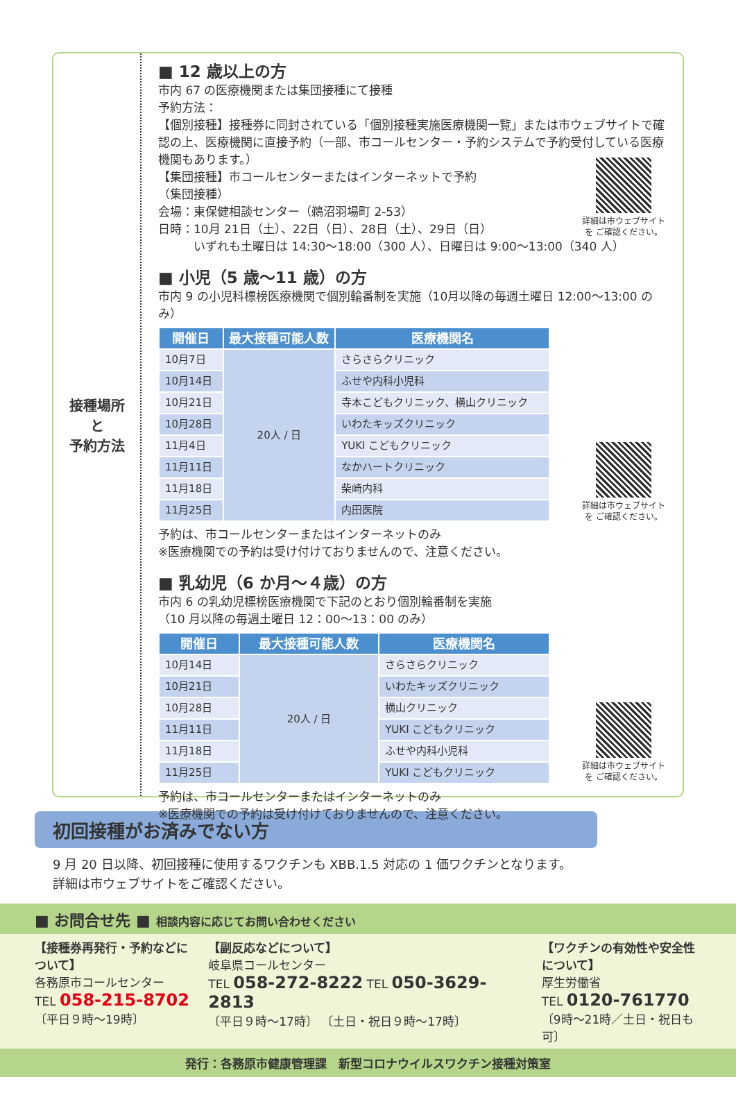接種場所
と
予約方法
■ 12 歳以上の方
市内 67 の医療機関または集団接種にて接種
予約方法：
【個別接種】接種券に同封されている「個別接種実施医療機関一覧」または市ウェブサイトで確認の上、医療機関に直接予約（一部、市コールセンター・予約システムで予約受付している医療機関もあります。）
【集団接種】市コールセンターまたはインターネットで予約
（集団接種）
会場：東保健相談センター（鵜沼羽場町 2-53）
日時：10月 21日（土）、22日（日）、28日（土）、29日（日）
　　　いずれも土曜日は 14:30〜18:00（300 人）、日曜日は 9:00〜13:00（340 人）
詳細は市ウェブサイトを ご確認ください。
■ 小児（5 歳〜11 歳）の方
市内 9 の小児科標榜医療機関で個別輪番制を実施（10月以降の毎週土曜日 12:00〜13:00 のみ）
| 開催日 | 最大接種可能人数 | 医療機関名 |
| --- | --- | --- |
| 10月7日 | 20人 / 日 | さらさらクリニック |
| 10月14日 | | ふせや内科小児科 |
| 10月21日 | | 寺本こどもクリニック、横山クリニック |
| 10月28日 | | いわたキッズクリニック |
| 11月4日 | | YUKI こどもクリニック |
| 11月11日 | | なかハートクリニック |
| 11月18日 | | 柴崎内科 |
| 11月25日 | | 内田医院 |
予約は、市コールセンターまたはインターネットのみ
※医療機関での予約は受け付けておりませんので、注意ください。
詳細は市ウェブサイトを ご確認ください。
■ 乳幼児（6 か月〜４歳）の方
市内 6 の乳幼児標榜医療機関で下記のとおり個別輪番制を実施
（10 月以降の毎週土曜日 12：00〜13：00 のみ）
| 開催日 | 最大接種可能人数 | 医療機関名 |
| --- | --- | --- |
| 10月14日 | 20人 / 日 | さらさらクリニック |
| 10月21日 | | いわたキッズクリニック |
| 10月28日 | | 横山クリニック |
| 11月11日 | | YUKI こどもクリニック |
| 11月18日 | | ふせや内科小児科 |
| 11月25日 | | YUKI こどもクリニック |
予約は、市コールセンターまたはインターネットのみ
※医療機関での予約は受け付けておりませんので、注意ください。
詳細は市ウェブサイトを ご確認ください。
初回接種がお済みでない方
9 月 20 日以降、初回接種に使用するワクチンも XBB.1.5 対応の 1 価ワクチンとなります。
詳細は市ウェブサイトをご確認ください。
■ お問合せ先 ■ 相談内容に応じてお問い合わせください
【接種券再発行・予約などについて】
各務原市コールセンター
TEL 058-215-8702
〔平日９時〜19時〕
【副反応などについて】
岐阜県コールセンター
TEL 058-272-8222 TEL 050-3629-2813
〔平日９時〜17時〕 〔土日・祝日９時〜17時〕
【ワクチンの有効性や安全性について】
厚生労働省
TEL 0120-761770
〔9時〜21時／土日・祝日も可〕
発行：各務原市健康管理課　新型コロナウイルスワクチン接種対策室